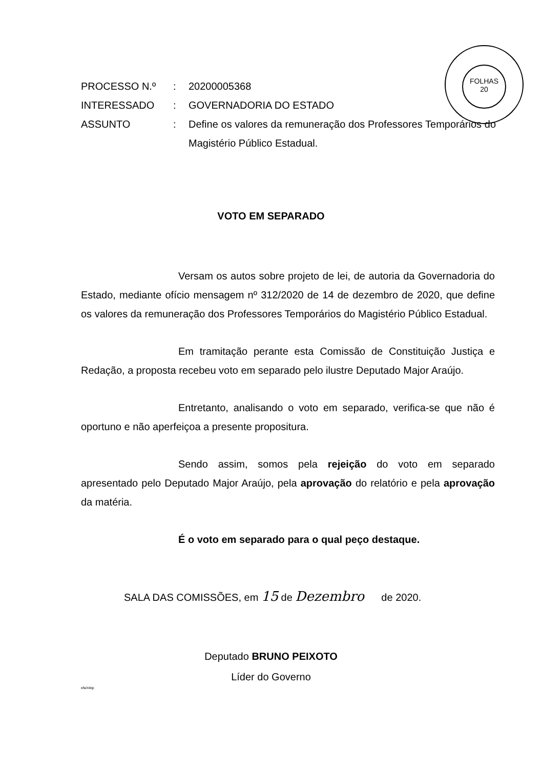FOLHAS
20
| PROCESSO N.º | : | 20200005368 |
| INTERESSADO | : | GOVERNADORIA DO ESTADO |
| ASSUNTO | : | Define os valores da remuneração dos Professores Temporários do Magistério Público Estadual. |
VOTO EM SEPARADO
Versam os autos sobre projeto de lei, de autoria da Governadoria do Estado, mediante ofício mensagem nº 312/2020 de 14 de dezembro de 2020, que define os valores da remuneração dos Professores Temporários do Magistério Público Estadual.
Em tramitação perante esta Comissão de Constituição Justiça e Redação, a proposta recebeu voto em separado pelo ilustre Deputado Major Araújo.
Entretanto, analisando o voto em separado, verifica-se que não é oportuno e não aperfeiçoa a presente propositura.
Sendo assim, somos pela rejeição do voto em separado apresentado pelo Deputado Major Araújo, pela aprovação do relatório e pela aprovação da matéria.
É o voto em separado para o qual peço destaque.
SALA DAS COMISSÕES, em 15 de Dezembro de 2020.
Deputado BRUNO PEIXOTO
Líder do Governo
efa/rdep